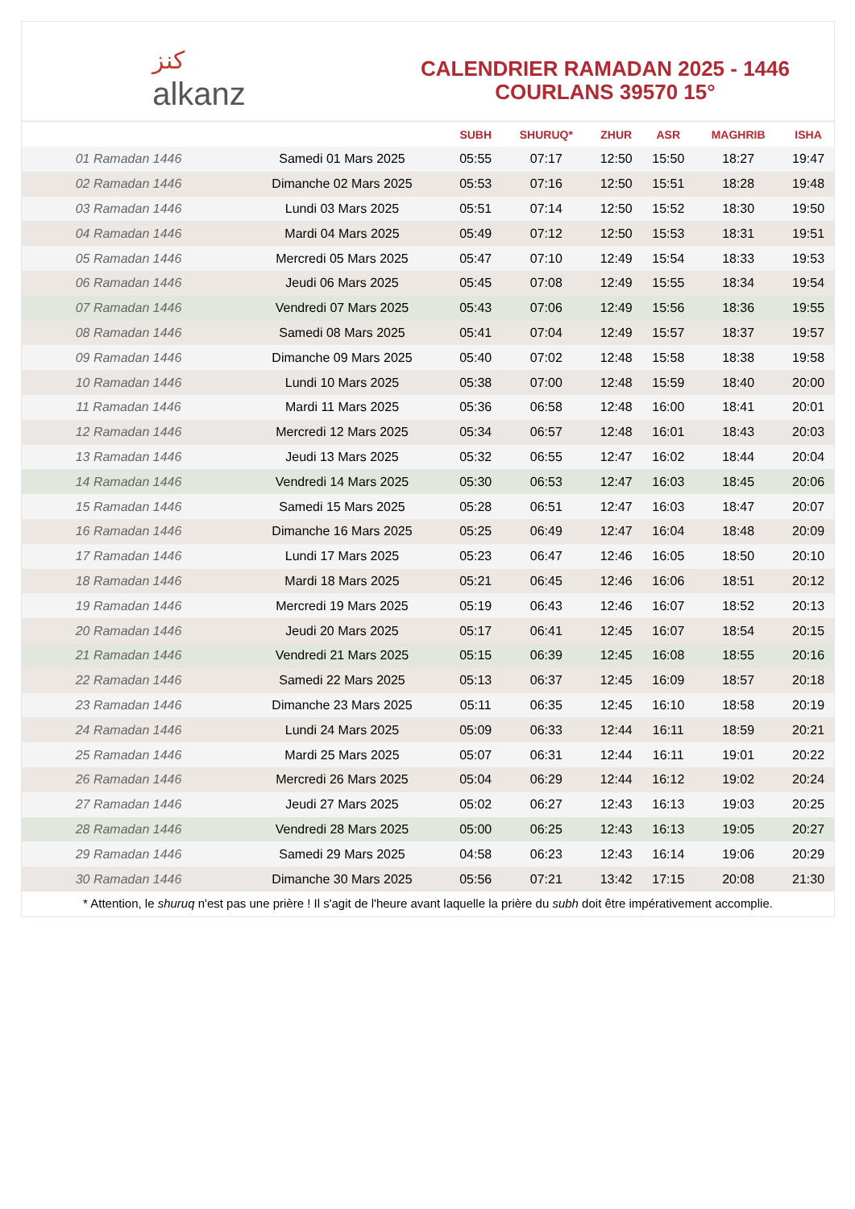ﻛﻨﺰ
alkanz
CALENDRIER RAMADAN 2025 - 1446
COURLANS 39570 15°
| | | SUBH | SHURUQ* | ZHUR | ASR | MAGHRIB | ISHA |
| --- | --- | --- | --- | --- | --- | --- | --- |
| 01 Ramadan 1446 | Samedi 01 Mars 2025 | 05:55 | 07:17 | 12:50 | 15:50 | 18:27 | 19:47 |
| 02 Ramadan 1446 | Dimanche 02 Mars 2025 | 05:53 | 07:16 | 12:50 | 15:51 | 18:28 | 19:48 |
| 03 Ramadan 1446 | Lundi 03 Mars 2025 | 05:51 | 07:14 | 12:50 | 15:52 | 18:30 | 19:50 |
| 04 Ramadan 1446 | Mardi 04 Mars 2025 | 05:49 | 07:12 | 12:50 | 15:53 | 18:31 | 19:51 |
| 05 Ramadan 1446 | Mercredi 05 Mars 2025 | 05:47 | 07:10 | 12:49 | 15:54 | 18:33 | 19:53 |
| 06 Ramadan 1446 | Jeudi 06 Mars 2025 | 05:45 | 07:08 | 12:49 | 15:55 | 18:34 | 19:54 |
| 07 Ramadan 1446 | Vendredi 07 Mars 2025 | 05:43 | 07:06 | 12:49 | 15:56 | 18:36 | 19:55 |
| 08 Ramadan 1446 | Samedi 08 Mars 2025 | 05:41 | 07:04 | 12:49 | 15:57 | 18:37 | 19:57 |
| 09 Ramadan 1446 | Dimanche 09 Mars 2025 | 05:40 | 07:02 | 12:48 | 15:58 | 18:38 | 19:58 |
| 10 Ramadan 1446 | Lundi 10 Mars 2025 | 05:38 | 07:00 | 12:48 | 15:59 | 18:40 | 20:00 |
| 11 Ramadan 1446 | Mardi 11 Mars 2025 | 05:36 | 06:58 | 12:48 | 16:00 | 18:41 | 20:01 |
| 12 Ramadan 1446 | Mercredi 12 Mars 2025 | 05:34 | 06:57 | 12:48 | 16:01 | 18:43 | 20:03 |
| 13 Ramadan 1446 | Jeudi 13 Mars 2025 | 05:32 | 06:55 | 12:47 | 16:02 | 18:44 | 20:04 |
| 14 Ramadan 1446 | Vendredi 14 Mars 2025 | 05:30 | 06:53 | 12:47 | 16:03 | 18:45 | 20:06 |
| 15 Ramadan 1446 | Samedi 15 Mars 2025 | 05:28 | 06:51 | 12:47 | 16:03 | 18:47 | 20:07 |
| 16 Ramadan 1446 | Dimanche 16 Mars 2025 | 05:25 | 06:49 | 12:47 | 16:04 | 18:48 | 20:09 |
| 17 Ramadan 1446 | Lundi 17 Mars 2025 | 05:23 | 06:47 | 12:46 | 16:05 | 18:50 | 20:10 |
| 18 Ramadan 1446 | Mardi 18 Mars 2025 | 05:21 | 06:45 | 12:46 | 16:06 | 18:51 | 20:12 |
| 19 Ramadan 1446 | Mercredi 19 Mars 2025 | 05:19 | 06:43 | 12:46 | 16:07 | 18:52 | 20:13 |
| 20 Ramadan 1446 | Jeudi 20 Mars 2025 | 05:17 | 06:41 | 12:45 | 16:07 | 18:54 | 20:15 |
| 21 Ramadan 1446 | Vendredi 21 Mars 2025 | 05:15 | 06:39 | 12:45 | 16:08 | 18:55 | 20:16 |
| 22 Ramadan 1446 | Samedi 22 Mars 2025 | 05:13 | 06:37 | 12:45 | 16:09 | 18:57 | 20:18 |
| 23 Ramadan 1446 | Dimanche 23 Mars 2025 | 05:11 | 06:35 | 12:45 | 16:10 | 18:58 | 20:19 |
| 24 Ramadan 1446 | Lundi 24 Mars 2025 | 05:09 | 06:33 | 12:44 | 16:11 | 18:59 | 20:21 |
| 25 Ramadan 1446 | Mardi 25 Mars 2025 | 05:07 | 06:31 | 12:44 | 16:11 | 19:01 | 20:22 |
| 26 Ramadan 1446 | Mercredi 26 Mars 2025 | 05:04 | 06:29 | 12:44 | 16:12 | 19:02 | 20:24 |
| 27 Ramadan 1446 | Jeudi 27 Mars 2025 | 05:02 | 06:27 | 12:43 | 16:13 | 19:03 | 20:25 |
| 28 Ramadan 1446 | Vendredi 28 Mars 2025 | 05:00 | 06:25 | 12:43 | 16:13 | 19:05 | 20:27 |
| 29 Ramadan 1446 | Samedi 29 Mars 2025 | 04:58 | 06:23 | 12:43 | 16:14 | 19:06 | 20:29 |
| 30 Ramadan 1446 | Dimanche 30 Mars 2025 | 05:56 | 07:21 | 13:42 | 17:15 | 20:08 | 21:30 |
* Attention, le shuruq n'est pas une prière ! Il s'agit de l'heure avant laquelle la prière du subh doit être impérativement accomplie.